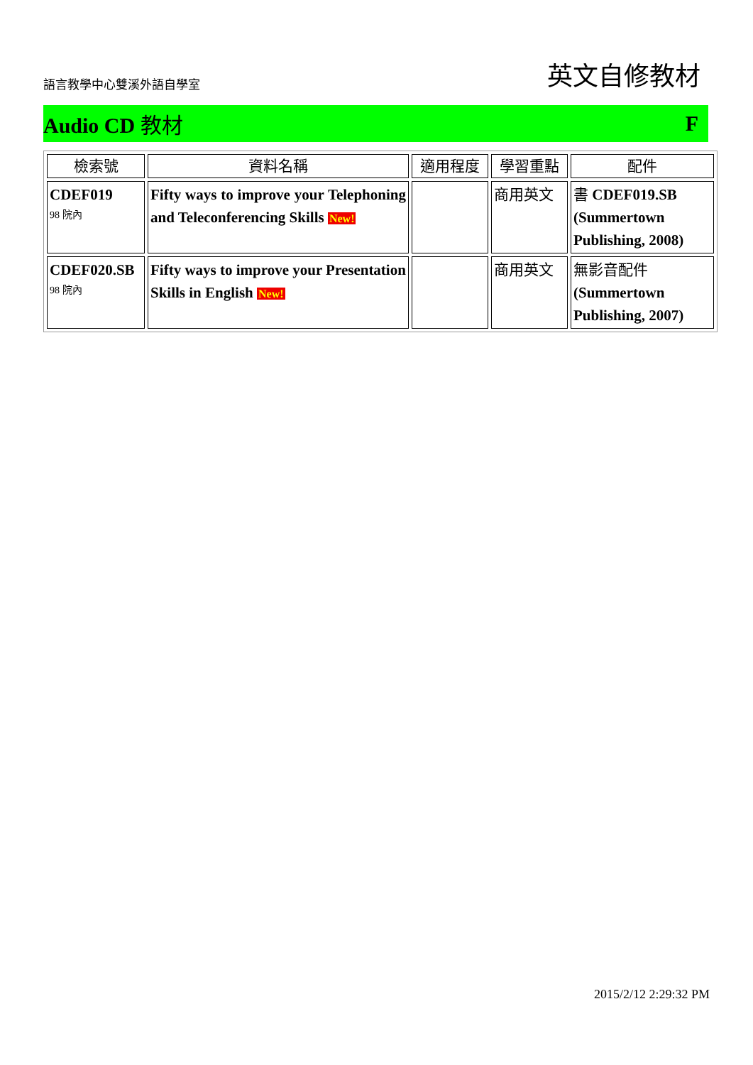語言教學中心雙溪外語自學室 英文自修教材
Audio CD 教材 F
| 檢索號 | 資料名稱 | 適用程度 | 學習重點 | 配件 |
| --- | --- | --- | --- | --- |
| CDEF019 98 院內 | Fifty ways to improve your Telephoning and Teleconferencing Skills New! | | 商用英文 | 書 CDEF019.SB (Summertown Publishing, 2008) |
| CDEF020.SB 98 院內 | Fifty ways to improve your Presentation Skills in English New! | | 商用英文 | 無影音配件 (Summertown Publishing, 2007) |
2015/2/12 2:29:32 PM